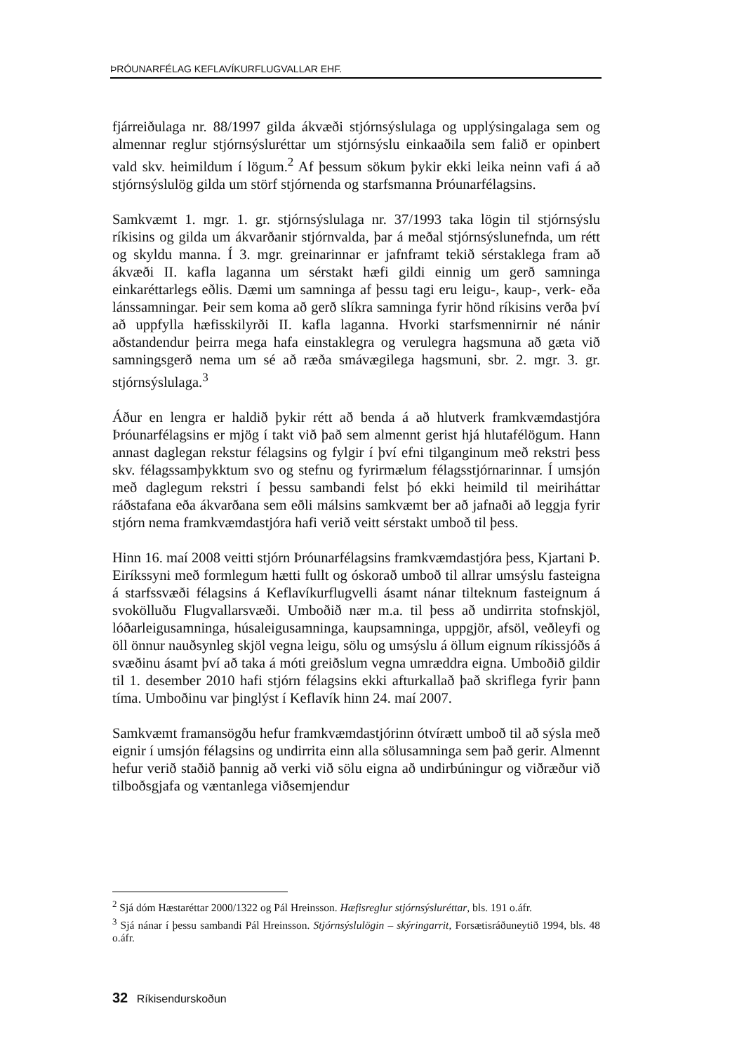ÞRÓUNARFÉLAG KEFLAVÍKURFLUGVALLAR EHF.
fjárreiðulaga nr. 88/1997 gilda ákvæði stjórnsýslulaga og upplýsingalaga sem og almennar reglur stjórnsýsluréttar um stjórnsýslu einkaaðila sem falið er opinbert vald skv. heimildum í lögum.<sup>2</sup> Af þessum sökum þykir ekki leika neinn vafi á að stjórnsýslulög gilda um störf stjórnenda og starfsmanna Þróunarfélagsins.
Samkvæmt 1. mgr. 1. gr. stjórnsýslulaga nr. 37/1993 taka lögin til stjórnsýslu ríkisins og gilda um ákvarðanir stjórnvalda, þar á meðal stjórnsýslunefnda, um rétt og skyldu manna. Í 3. mgr. greinarinnar er jafnframt tekið sérstaklega fram að ákvæði II. kafla laganna um sérstakt hæfi gildi einnig um gerð samninga einkaréttarlegs eðlis. Dæmi um samninga af þessu tagi eru leigu-, kaup-, verk- eða lánssamningar. Þeir sem koma að gerð slíkra samninga fyrir hönd ríkisins verða því að uppfylla hæfisskilyrði II. kafla laganna. Hvorki starfsmennirnir né nánir aðstandendur þeirra mega hafa einstaklegra og verulegra hagsmuna að gæta við samningsgerð nema um sé að ræða smávægilega hagsmuni, sbr. 2. mgr. 3. gr. stjórnsýslulaga.<sup>3</sup>
Áður en lengra er haldið þykir rétt að benda á að hlutverk framkvæmdastjóra Þróunarfélagsins er mjög í takt við það sem almennt gerist hjá hlutafélögum. Hann annast daglegan rekstur félagsins og fylgir í því efni tilganginum með rekstri þess skv. félagssamþykktum svo og stefnu og fyrirmælum félagsstjórnarinnar. Í umsjón með daglegum rekstri í þessu sambandi felst þó ekki heimild til meiriháttar ráðstafana eða ákvarðana sem eðli málsins samkvæmt ber að jafnaði að leggja fyrir stjórn nema framkvæmdastjóra hafi verið veitt sérstakt umboð til þess.
Hinn 16. maí 2008 veitti stjórn Þróunarfélagsins framkvæmdastjóra þess, Kjartani Þ. Eiríkssyni með formlegum hætti fullt og óskorað umboð til allrar umsýslu fasteigna á starfssvæði félagsins á Keflavíkurflugvelli ásamt nánar tilteknum fasteignum á svokölluðu Flugvallarsvæði. Umboðið nær m.a. til þess að undirrita stofnskjöl, lóðarleigusamninga, húsaleigusamninga, kaupsamninga, uppgjör, afsöl, veðleyfi og öll önnur nauðsynleg skjöl vegna leigu, sölu og umsýslu á öllum eignum ríkissjóðs á svæðinu ásamt því að taka á móti greiðslum vegna umræddra eigna. Umboðið gildir til 1. desember 2010 hafi stjórn félagsins ekki afturkallað það skriflega fyrir þann tíma. Umboðinu var þinglýst í Keflavík hinn 24. maí 2007.
Samkvæmt framansögðu hefur framkvæmdastjórinn ótvírætt umboð til að sýsla með eignir í umsjón félagsins og undirrita einn alla sölusamninga sem það gerir. Almennt hefur verið staðið þannig að verki við sölu eigna að undirbúningur og viðræður við tilboðsgjafa og væntanlega viðsemjendur
<sup>2</sup> Sjá dóm Hæstaréttar 2000/1322 og Pál Hreinsson. Hæfisreglur stjórnsýsluréttar, bls. 191 o.áfr.
<sup>3</sup> Sjá nánar í þessu sambandi Pál Hreinsson. Stjórnsýslulögin – skýringarrit, Forsætisráðuneytið 1994, bls. 48 o.áfr.
32 Ríkisendurskoðun